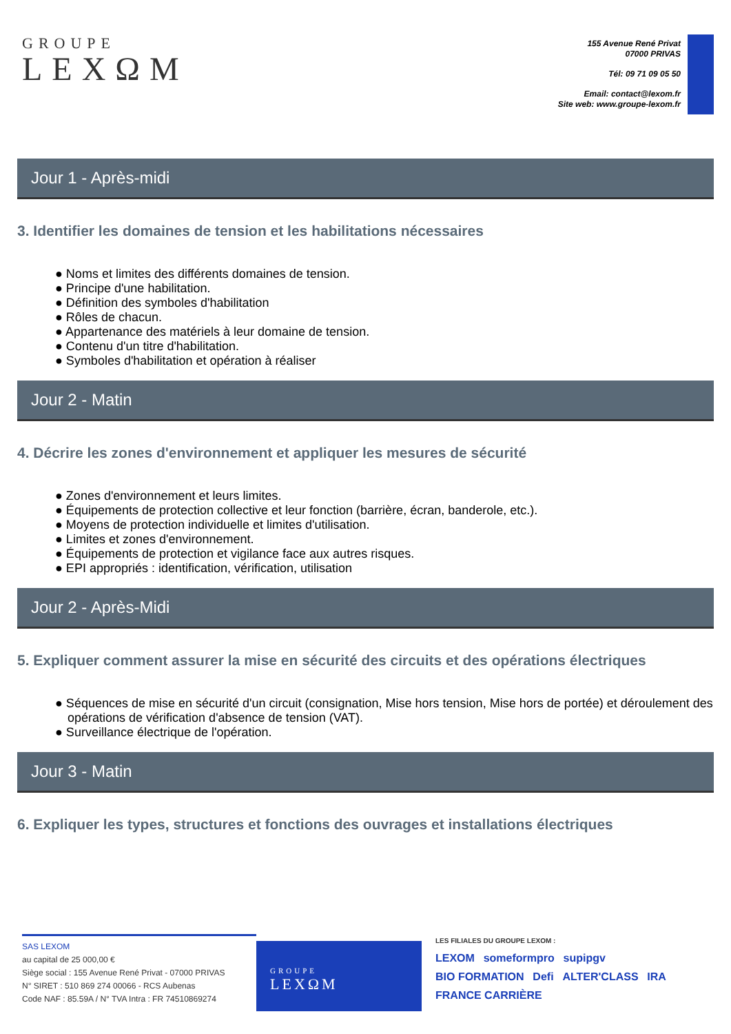GROUPE
LEXΩM
155 Avenue René Privat
07000 PRIVAS
Tél: 09 71 09 05 50
Email: contact@lexom.fr
Site web: www.groupe-lexom.fr
Jour 1 - Après-midi
3. Identifier les domaines de tension et les habilitations nécessaires
● Noms et limites des différents domaines de tension.
● Principe d'une habilitation.
● Définition des symboles d'habilitation
● Rôles de chacun.
● Appartenance des matériels à leur domaine de tension.
● Contenu d'un titre d'habilitation.
● Symboles d'habilitation et opération à réaliser
Jour 2 - Matin
4. Décrire les zones d'environnement et appliquer les mesures de sécurité
● Zones d'environnement et leurs limites.
● Équipements de protection collective et leur fonction (barrière, écran, banderole, etc.).
● Moyens de protection individuelle et limites d'utilisation.
● Limites et zones d'environnement.
● Équipements de protection et vigilance face aux autres risques.
● EPI appropriés : identification, vérification, utilisation
Jour 2 - Après-Midi
5. Expliquer comment assurer la mise en sécurité des circuits et des opérations électriques
● Séquences de mise en sécurité d'un circuit (consignation, Mise hors tension, Mise hors de portée) et déroulement des opérations de vérification d'absence de tension (VAT).
● Surveillance électrique de l'opération.
Jour 3 - Matin
6. Expliquer les types, structures et fonctions des ouvrages et installations électriques
SAS LEXOM
au capital de 25 000,00 €
Siège social : 155 Avenue René Privat - 07000 PRIVAS
N° SIRET : 510 869 274 00066 - RCS Aubenas
Code NAF : 85.59A / N° TVA Intra : FR 74510869274
GROUPE
LEXΩM
LES FILIALES DU GROUPE LEXOM :
LEXOM someformpro supipgv
BIO FORMATION Defi ALTER'CLASS IRA FRANCE CARRIÈRE